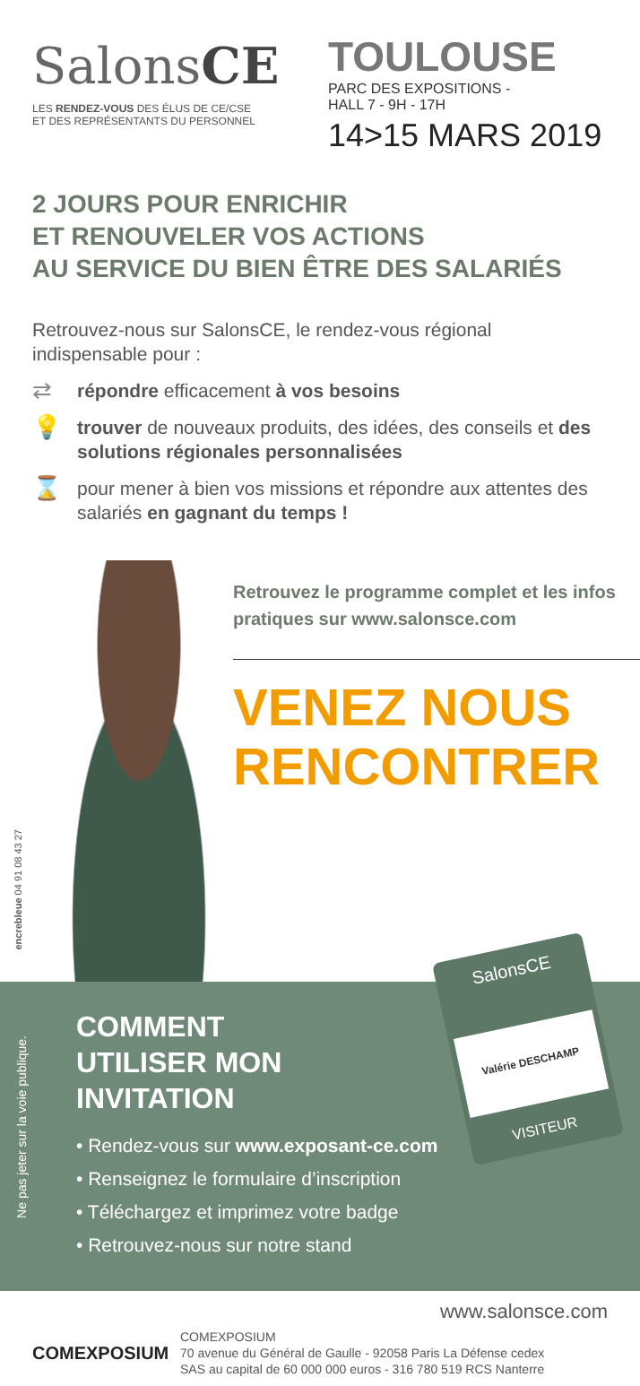SalonsCE
LES RENDEZ-VOUS DES ÉLUS DE CE/CSE
ET DES REPRÉSENTANTS DU PERSONNEL
TOULOUSE
PARC DES EXPOSITIONS -
HALL 7 - 9H - 17H
14>15 MARS 2019
2 JOURS POUR ENRICHIR
ET RENOUVELER VOS ACTIONS
AU SERVICE DU BIEN ÊTRE DES SALARIÉS
Retrouvez-nous sur SalonsCE, le rendez-vous régional indispensable pour :
⇄ répondre efficacement à vos besoins
💡 trouver de nouveaux produits, des idées, des conseils et des solutions régionales personnalisées
⌛ pour mener à bien vos missions et répondre aux attentes des salariés en gagnant du temps !
encrebleue 04 91 08 43 27
Retrouvez le programme complet et les infos pratiques sur www.salonsce.com
VENEZ NOUS RENCONTRER
Ne pas jeter sur la voie publique.
COMMENT
UTILISER MON
INVITATION
• Rendez-vous sur www.exposant-ce.com
• Renseignez le formulaire d’inscription
• Téléchargez et imprimez votre badge
• Retrouvez-nous sur notre stand
SalonsCE
Valérie DESCHAMP
VISITEUR
www.salonsce.com
COMEXPOSIUM
COMEXPOSIUM
70 avenue du Général de Gaulle - 92058 Paris La Défense cedex
SAS au capital de 60 000 000 euros - 316 780 519 RCS Nanterre